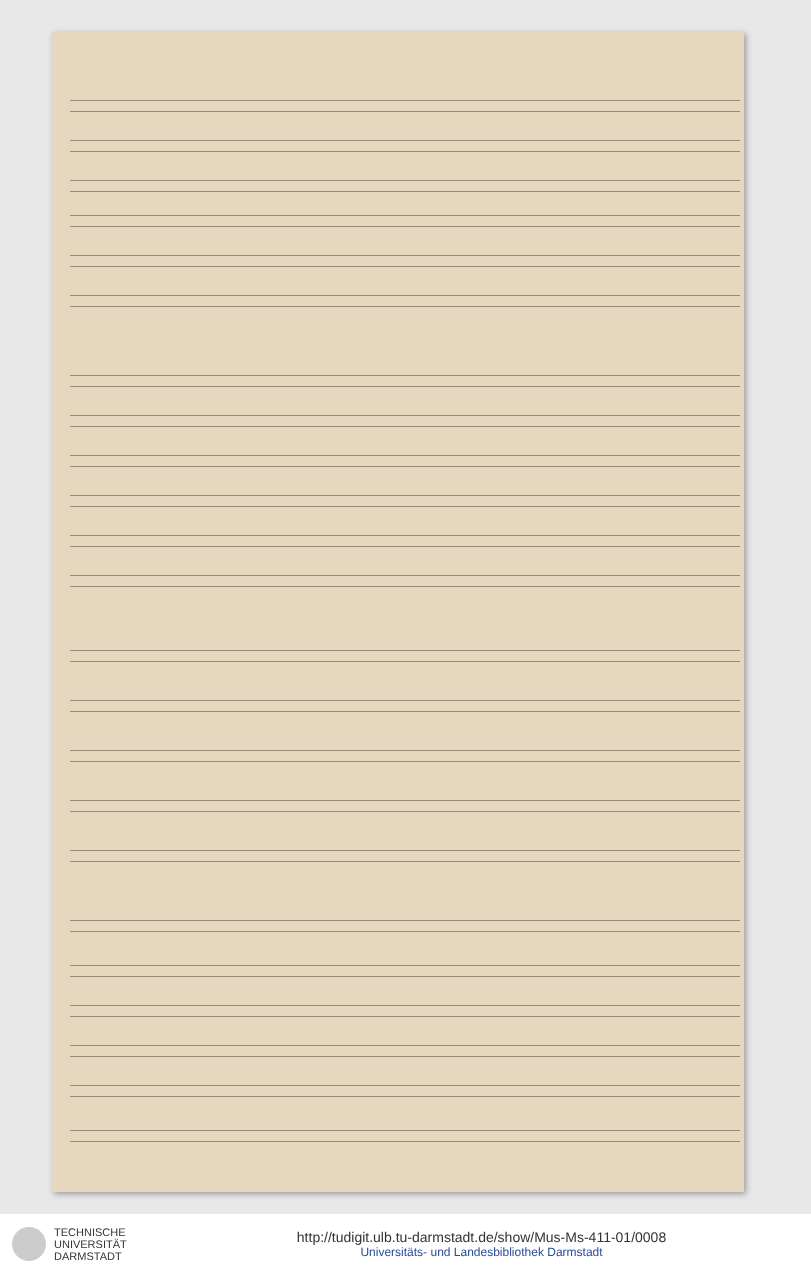TECHNISCHE
UNIVERSITÄT
DARMSTADT
http://tudigit.ulb.tu-darmstadt.de/show/Mus-Ms-411-01/0008
Universitäts- und Landesbibliothek Darmstadt